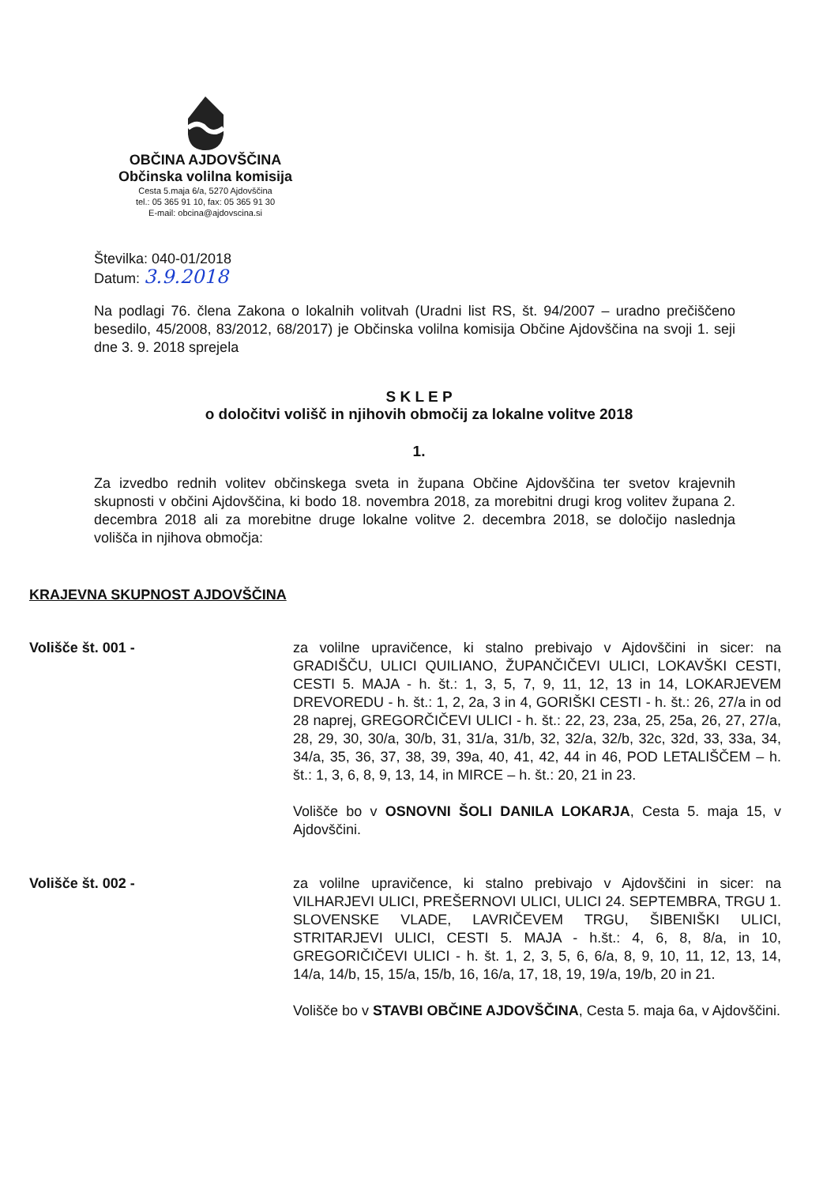OBČINA AJDOVŠČINA
Občinska volilna komisija
Cesta 5.maja 6/a, 5270 Ajdovščina
tel.: 05 365 91 10, fax: 05 365 91 30
E-mail: obcina@ajdovscina.si
Številka: 040-01/2018
Datum: 3.9.2018
Na podlagi 76. člena Zakona o lokalnih volitvah (Uradni list RS, št. 94/2007 – uradno prečiščeno besedilo, 45/2008, 83/2012, 68/2017) je Občinska volilna komisija Občine Ajdovščina na svoji 1. seji dne 3. 9. 2018 sprejela
S K L E P
o določitvi volišč in njihovih območij za lokalne volitve 2018
1.
Za izvedbo rednih volitev občinskega sveta in župana Občine Ajdovščina ter svetov krajevnih skupnosti v občini Ajdovščina, ki bodo 18. novembra 2018, za morebitni drugi krog volitev župana 2. decembra 2018 ali za morebitne druge lokalne volitve 2. decembra 2018, se določijo naslednja volišča in njihova območja:
KRAJEVNA SKUPNOST AJDOVŠČINA
Volišče št. 001 - za volilne upravičence, ki stalno prebivajo v Ajdovščini in sicer: na GRADIŠČU, ULICI QUILIANO, ŽUPANČIČEVI ULICI, LOKAVŠKI CESTI, CESTI 5. MAJA - h. št.: 1, 3, 5, 7, 9, 11, 12, 13 in 14, LOKARJEVEM DREVOREDU - h. št.: 1, 2, 2a, 3 in 4, GORIŠKI CESTI - h. št.: 26, 27/a in od 28 naprej, GREGORČIČEVI ULICI - h. št.: 22, 23, 23a, 25, 25a, 26, 27, 27/a, 28, 29, 30, 30/a, 30/b, 31, 31/a, 31/b, 32, 32/a, 32/b, 32c, 32d, 33, 33a, 34, 34/a, 35, 36, 37, 38, 39, 39a, 40, 41, 42, 44 in 46, POD LETALIŠČEM – h. št.: 1, 3, 6, 8, 9, 13, 14, in MIRCE – h. št.: 20, 21 in 23.
Volišče bo v OSNOVNI ŠOLI DANILA LOKARJA, Cesta 5. maja 15, v Ajdovščini.
Volišče št. 002 - za volilne upravičence, ki stalno prebivajo v Ajdovščini in sicer: na VILHARJEVI ULICI, PREŠERNOVI ULICI, ULICI 24. SEPTEMBRA, TRGU 1. SLOVENSKE VLADE, LAVRIČEVEM TRGU, ŠIBENIŠKI ULICI, STRITARJEVI ULICI, CESTI 5. MAJA - h.št.: 4, 6, 8, 8/a, in 10, GREGORIČIČEVI ULICI - h. št. 1, 2, 3, 5, 6, 6/a, 8, 9, 10, 11, 12, 13, 14, 14/a, 14/b, 15, 15/a, 15/b, 16, 16/a, 17, 18, 19, 19/a, 19/b, 20 in 21.
Volišče bo v STAVBI OBČINE AJDOVŠČINA, Cesta 5. maja 6a, v Ajdovščini.